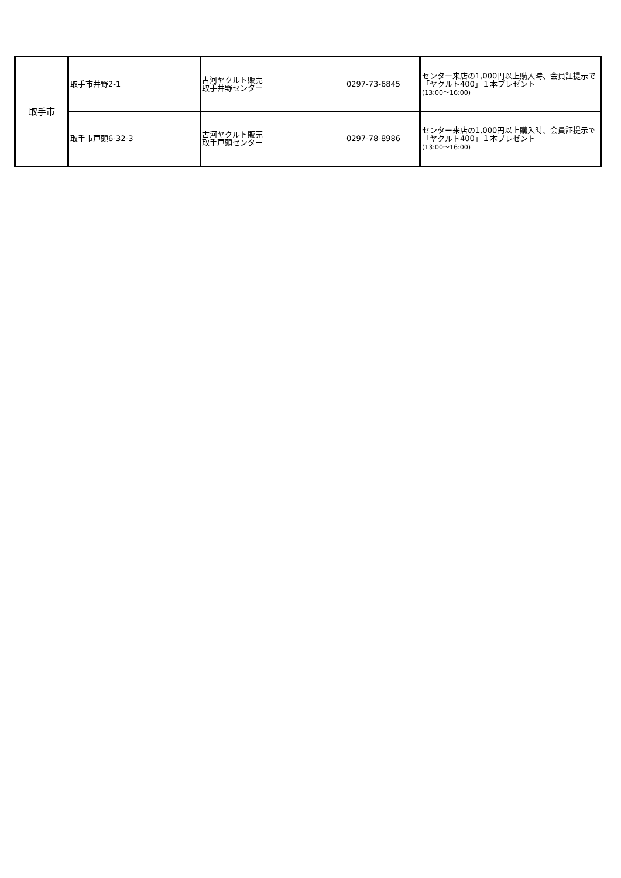| 取手市 | 取手市井野2-1 | 古河ヤクルト販売 取手井野センター | 0297-73-6845 | センター来店の1,000円以上購入時、会員証提示で「ヤクルト400」１本プレゼント (13:00～16:00) |
| | 取手市戸頭6-32-3 | 古河ヤクルト販売 取手戸頭センター | 0297-78-8986 | センター来店の1,000円以上購入時、会員証提示で「ヤクルト400」１本プレゼント (13:00～16:00) |